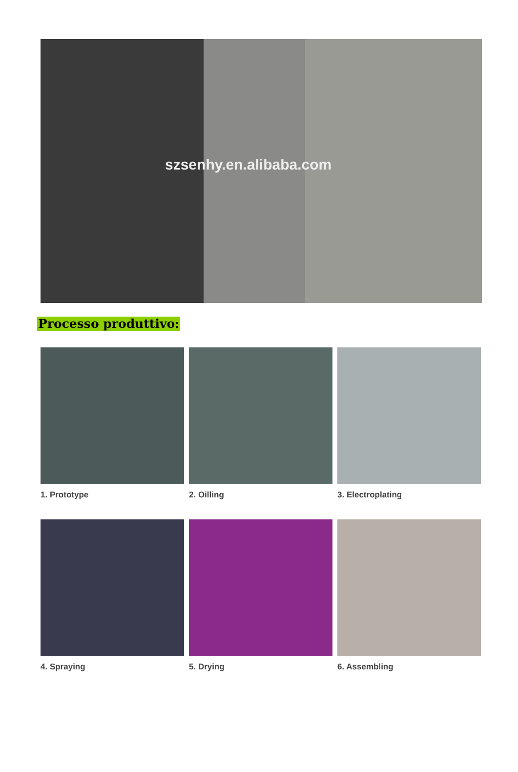szsenhy.en.alibaba.com
Processo produttivo:
1. Prototype
2. Oilling
3. Electroplating
4. Spraying
5. Drying
6. Assembling